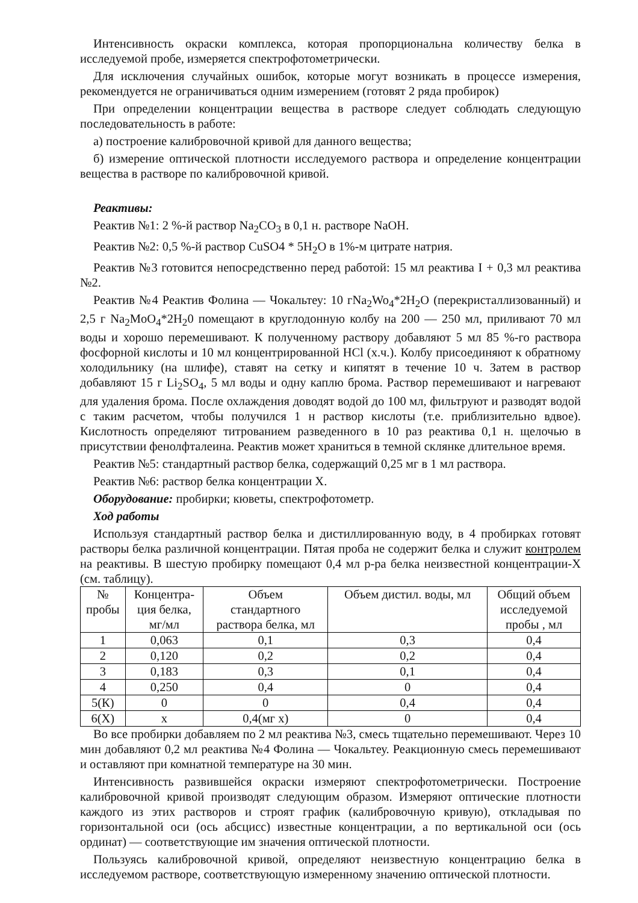Интенсивность окраски комплекса, которая пропорциональна количеству белка в исследуемой пробе, измеряется спектрофотометрически.
Для исключения случайных ошибок, которые могут возникать в процессе измерения, рекомендуется не ограничиваться одним измерением (готовят 2 ряда пробирок)
При определении концентрации вещества в растворе следует соблюдать следующую последовательность в работе:
а) построение калибровочной кривой для данного вещества;
б) измерение оптической плотности исследуемого раствора и определение концентрации вещества в растворе по калибровочной кривой.
Реактивы:
Реактив №1: 2 %-й раствор Na<sub>2</sub>CO<sub>3</sub> в 0,1 н. растворе NaOH.
Реактив №2: 0,5 %-й раствор CuSO4 * 5H<sub>2</sub>O в 1%-м цитрате натрия.
Реактив №3 готовится непосредственно перед работой: 15 мл реактива I + 0,3 мл реактива №2.
Реактив №4 Реактив Фолина — Чокальтеу: 10 гNa<sub>2</sub>Wo<sub>4</sub>*2H<sub>2</sub>O (перекристаллизованный) и 2,5 г Na<sub>2</sub>MoO<sub>4</sub>*2H<sub>2</sub>0 помещают в круглодонную колбу на 200 — 250 мл, приливают 70 мл воды и хорошо перемешивают. К полученному раствору добавляют 5 мл 85 %-го раствора фосфорной кислоты и 10 мл концентрированной HCl (х.ч.). Колбу присоединяют к обратному холодильнику (на шлифе), ставят на сетку и кипятят в течение 10 ч. Затем в раствор добавляют 15 г Li<sub>2</sub>SO<sub>4</sub>, 5 мл воды и одну каплю брома. Раствор перемешивают и нагревают для удаления брома. После охлаждения доводят водой до 100 мл, фильтруют и разводят водой с таким расчетом, чтобы получился 1 н раствор кислоты (т.е. приблизительно вдвое). Кислотность определяют титрованием разведенного в 10 раз реактива 0,1 н. щелочью в присутствии фенолфталеина. Реактив может храниться в темной склянке длительное время.
Реактив №5: стандартный раствор белка, содержащий 0,25 мг в 1 мл раствора.
Реактив №6: раствор белка концентрации X.
Оборудование: пробирки; кюветы, спектрофотометр.
Ход работы
Используя стандартный раствор белка и дистиллированную воду, в 4 пробирках готовят растворы белка различной концентрации. Пятая проба не содержит белка и служит контролем на реактивы. В шестую пробирку помещают 0,4 мл р-ра белка неизвестной концентрации-X (см. таблицу).
| № пробы | Концентра- ция белка, мг/мл | Объем стандартного раствора белка, мл | Объем дистил. воды, мл | Общий объем исследуемой пробы , мл |
| --- | --- | --- | --- | --- |
| 1 | 0,063 | 0,1 | 0,3 | 0,4 |
| 2 | 0,120 | 0,2 | 0,2 | 0,4 |
| 3 | 0,183 | 0,3 | 0,1 | 0,4 |
| 4 | 0,250 | 0,4 | 0 | 0,4 |
| 5(К) | 0 | 0 | 0,4 | 0,4 |
| 6(Х) | x | 0,4(мг x) | 0 | 0,4 |
Во все пробирки добавляем по 2 мл реактива №3, смесь тщательно перемешивают. Через 10 мин добавляют 0,2 мл реактива №4 Фолина — Чокальтеу. Реакционную смесь перемешивают и оставляют при комнатной температуре на 30 мин.
Интенсивность развившейся окраски измеряют спектрофотометрически. Построение калибровочной кривой производят следующим образом. Измеряют оптические плотности каждого из этих растворов и строят график (калибровочную кривую), откладывая по горизонтальной оси (ось абсцисс) известные концентрации, а по вертикальной оси (ось ординат) — соответствующие им значения оптической плотности.
Пользуясь калибровочной кривой, определяют неизвестную концентрацию белка в исследуемом растворе, соответствующую измеренному значению оптической плотности.